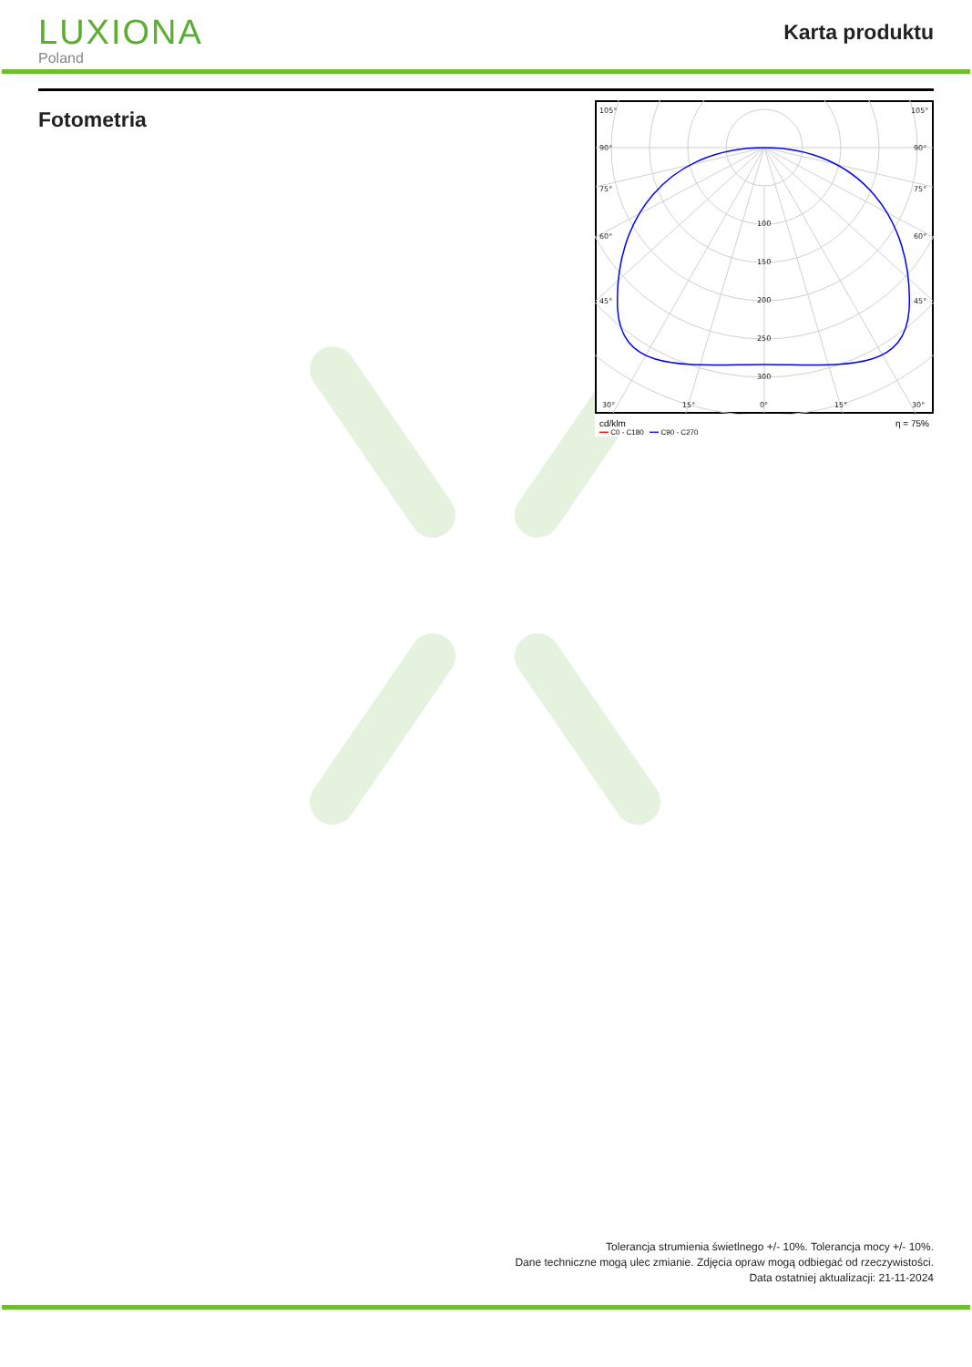LUXIONA
Poland
Karta produktu
Fotometria
105°
105°
90°
90°
75°
75°
60°
60°
45°
45°
100
150
200
250
300
30°
15°
0°
15°
30°
cd/klm η = 75%
━━ C0 - C180 ━━ C90 - C270
Tolerancja strumienia świetlnego +/- 10%. Tolerancja mocy +/- 10%.
Dane techniczne mogą ulec zmianie. Zdjęcia opraw mogą odbiegać od rzeczywistości.
Data ostatniej aktualizacji: 21-11-2024